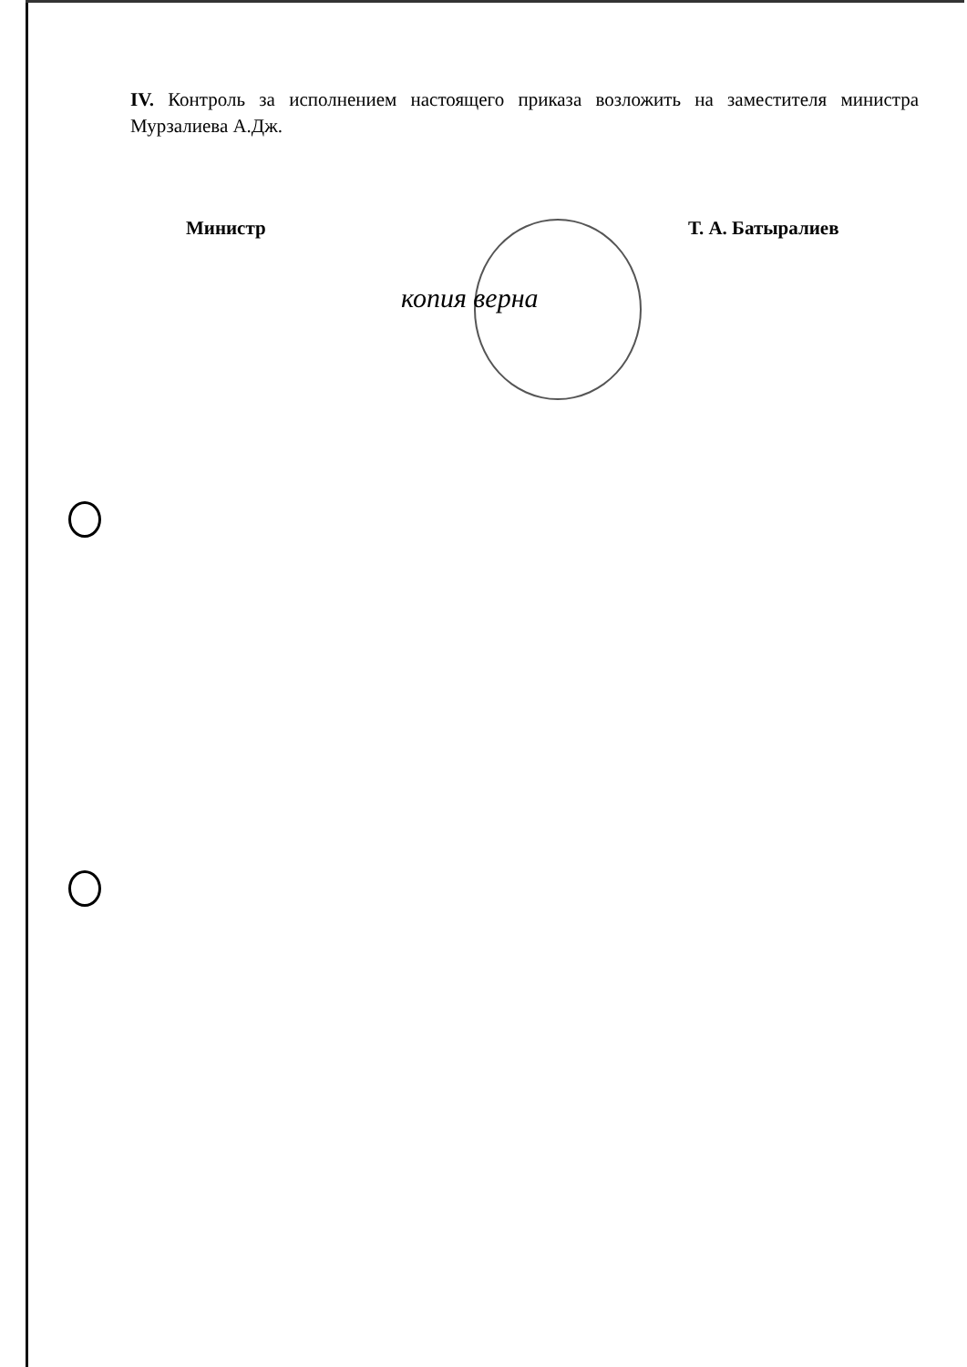IV. Контроль за исполнением настоящего приказа возложить на заместителя министра Мурзалиева А.Дж.
Министр Т. А. Батыралиев
копия верна